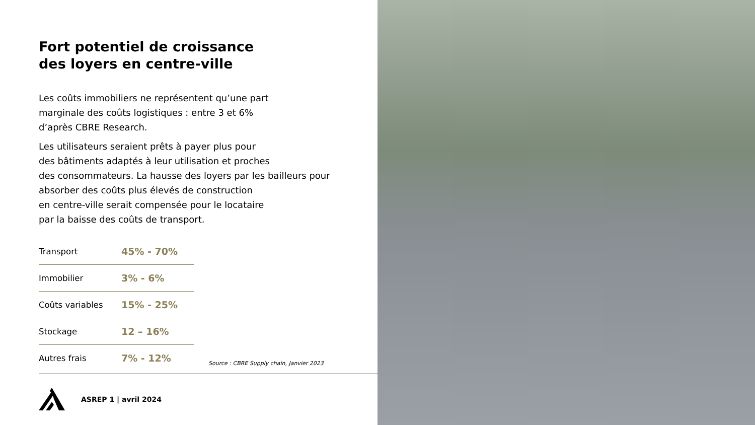Fort potentiel de croissance
des loyers en centre-ville
Les coûts immobiliers ne représentent qu’une part
marginale des coûts logistiques : entre 3 et 6%
d’après CBRE Research.
Les utilisateurs seraient prêts à payer plus pour
des bâtiments adaptés à leur utilisation et proches
des consommateurs. La hausse des loyers par les bailleurs pour
absorber des coûts plus élevés de construction
en centre-ville serait compensée pour le locataire
par la baisse des coûts de transport.
| Transport | 45% - 70% |
| Immobilier | 3% - 6% |
| Coûts variables | 15% - 25% |
| Stockage | 12 – 16% |
| Autres frais | 7% - 12% |
Source : CBRE Supply chain, Janvier 2023
ASREP 1 | avril 2024